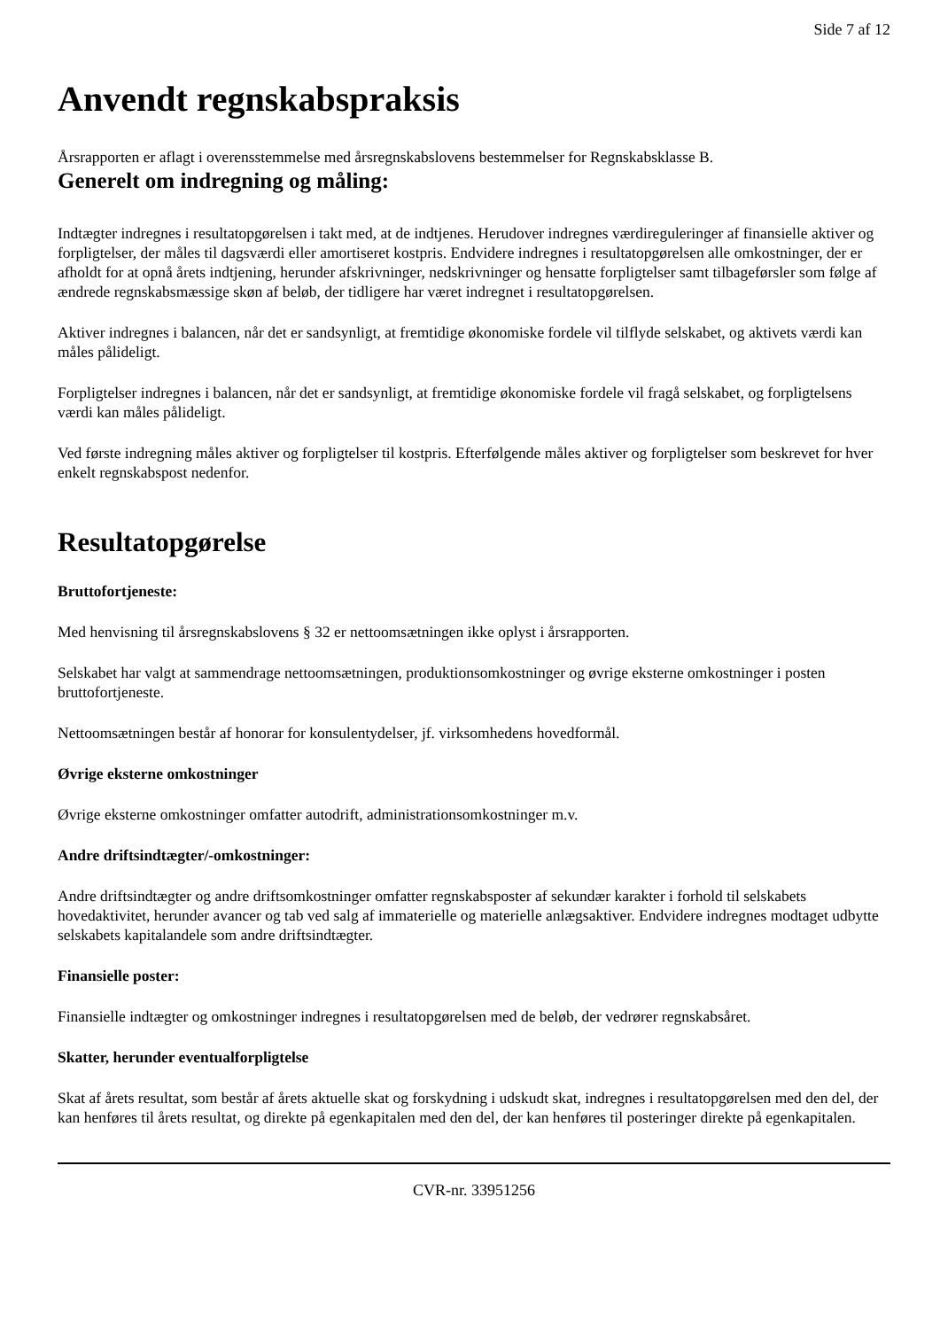Side 7 af 12
Anvendt regnskabspraksis
Årsrapporten er aflagt i overensstemmelse med årsregnskabslovens bestemmelser for Regnskabsklasse B.
Generelt om indregning og måling:
Indtægter indregnes i resultatopgørelsen i takt med, at de indtjenes. Herudover indregnes værdireguleringer af finansielle aktiver og forpligtelser, der måles til dagsværdi eller amortiseret kostpris. Endvidere indregnes i resultatopgørelsen alle omkostninger, der er afholdt for at opnå årets indtjening, herunder afskrivninger, nedskrivninger og hensatte forpligtelser samt tilbageførsler som følge af ændrede regnskabsmæssige skøn af beløb, der tidligere har været indregnet i resultatopgørelsen.
Aktiver indregnes i balancen, når det er sandsynligt, at fremtidige økonomiske fordele vil tilflyde selskabet, og aktivets værdi kan måles pålideligt.
Forpligtelser indregnes i balancen, når det er sandsynligt, at fremtidige økonomiske fordele vil fragå selskabet, og forpligtelsens værdi kan måles pålideligt.
Ved første indregning måles aktiver og forpligtelser til kostpris. Efterfølgende måles aktiver og forpligtelser som beskrevet for hver enkelt regnskabspost nedenfor.
Resultatopgørelse
Bruttofortjeneste:
Med henvisning til årsregnskabslovens § 32 er nettoomsætningen ikke oplyst i årsrapporten.
Selskabet har valgt at sammendrage nettoomsætningen, produktionsomkostninger og øvrige eksterne omkostninger i posten bruttofortjeneste.
Nettoomsætningen består af honorar for konsulentydelser, jf. virksomhedens hovedformål.
Øvrige eksterne omkostninger
Øvrige eksterne omkostninger omfatter autodrift, administrationsomkostninger m.v.
Andre driftsindtægter/-omkostninger:
Andre driftsindtægter og andre driftsomkostninger omfatter regnskabsposter af sekundær karakter i forhold til selskabets hovedaktivitet, herunder avancer og tab ved salg af immaterielle og materielle anlægsaktiver. Endvidere indregnes modtaget udbytte selskabets kapitalandele som andre driftsindtægter.
Finansielle poster:
Finansielle indtægter og omkostninger indregnes i resultatopgørelsen med de beløb, der vedrører regnskabsåret.
Skatter, herunder eventualforpligtelse
Skat af årets resultat, som består af årets aktuelle skat og forskydning i udskudt skat, indregnes i resultatopgørelsen med den del, der kan henføres til årets resultat, og direkte på egenkapitalen med den del, der kan henføres til posteringer direkte på egenkapitalen.
CVR-nr. 33951256